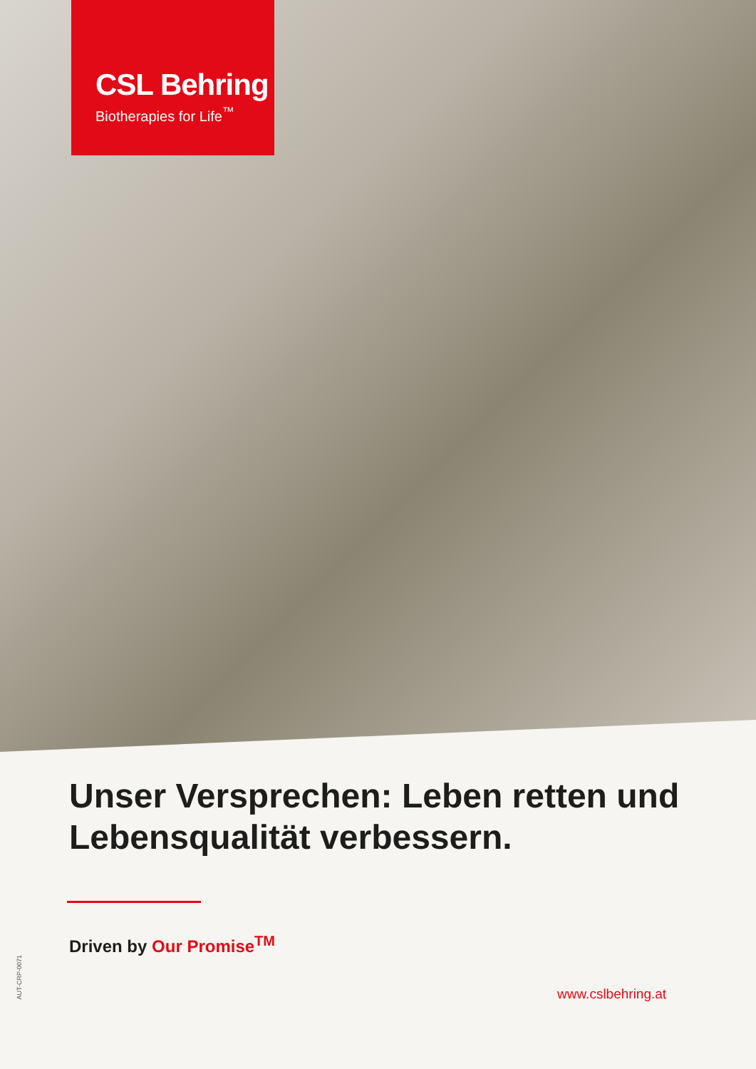CSL Behring
Biotherapies for Life<sup>™</sup>
Unser Versprechen: Leben retten und Lebensqualität verbessern.
Driven by Our Promise<sup>TM</sup>
AUT-CRP-0071
www.cslbehring.at